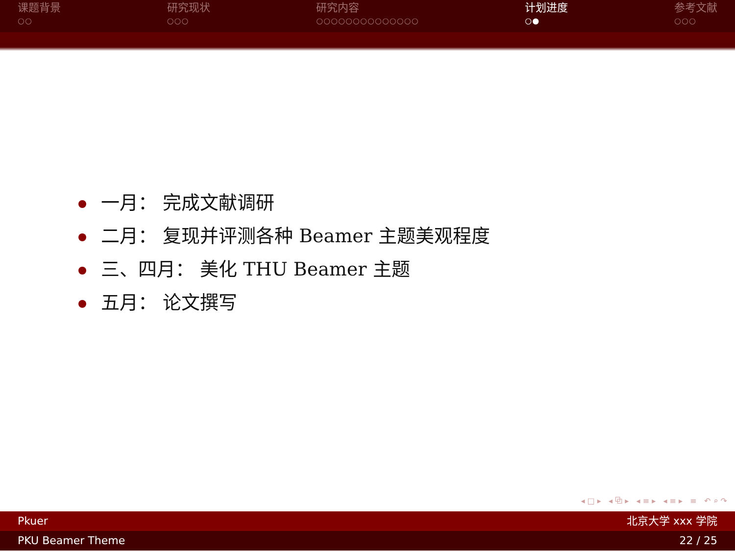课题背景
○○
研究现状
○○○
研究内容
○○○○○○○○○○○○○○
计划进度
○●
参考文献
○○○
一月： 完成文献调研
二月： 复现并评测各种 Beamer 主题美观程度
三、四月： 美化 THU Beamer 主题
五月： 论文撰写
◂ □ ▸ ◂ ⧉ ▸ ◂ ≡ ▸ ◂ ≡ ▸ ≡ ↶ ⌕ ↷
Pkuer 北京大学 xxx 学院
PKU Beamer Theme 22 / 25